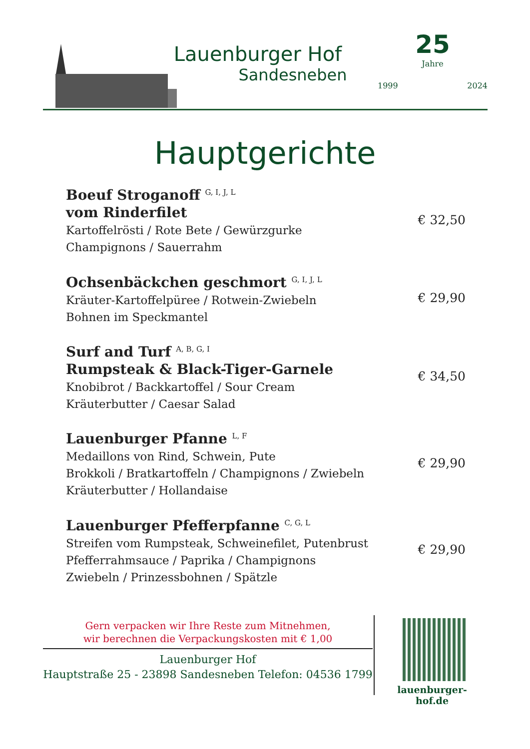Lauenburger Hof
Sandesneben
25
Jahre
1999 2024
Hauptgerichte
Boeuf Stroganoff <sup>G, I, J, L</sup>
vom Rinderfilet
Kartoffelrösti / Rote Bete / Gewürzgurke
Champignons / Sauerrahm
€ 32,50
Ochsenbäckchen geschmort <sup>G, I, J, L</sup>
Kräuter-Kartoffelpüree / Rotwein-Zwiebeln
Bohnen im Speckmantel
€ 29,90
Surf and Turf <sup>A, B, G, I</sup>
Rumpsteak & Black-Tiger-Garnele
Knobibrot / Backkartoffel / Sour Cream
Kräuterbutter / Caesar Salad
€ 34,50
Lauenburger Pfanne <sup>L, F</sup>
Medaillons von Rind, Schwein, Pute
Brokkoli / Bratkartoffeln / Champignons / Zwiebeln
Kräuterbutter / Hollandaise
€ 29,90
Lauenburger Pfefferpfanne <sup>C, G, L</sup>
Streifen vom Rumpsteak, Schweinefilet, Putenbrust
Pfefferrahmsauce / Paprika / Champignons
Zwiebeln / Prinzessbohnen / Spätzle
€ 29,90
Gern verpacken wir Ihre Reste zum Mitnehmen,
wir berechnen die Verpackungskosten mit € 1,00
Lauenburger Hof
Hauptstraße 25 - 23898 Sandesneben Telefon: 04536 1799
lauenburger-hof.de